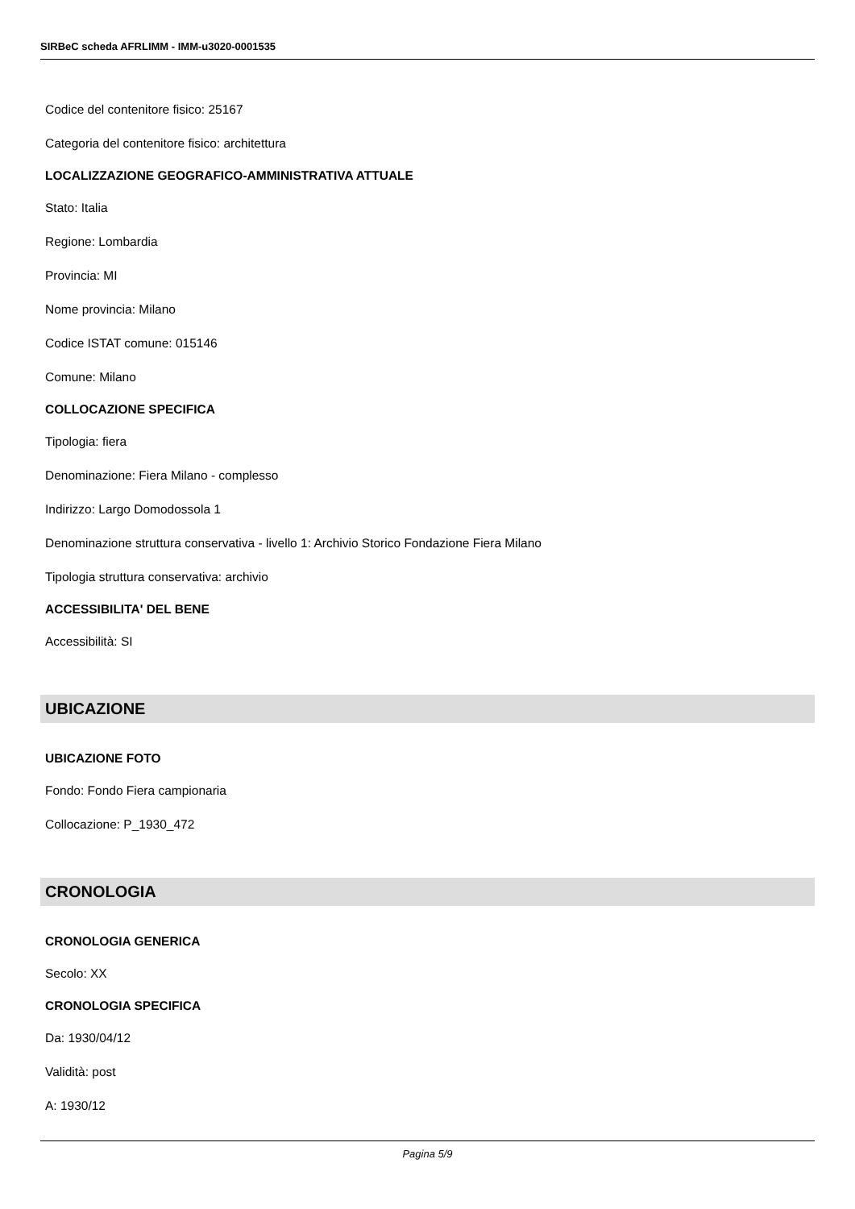SIRBeC scheda AFRLIMM - IMM-u3020-0001535
Codice del contenitore fisico: 25167
Categoria del contenitore fisico: architettura
LOCALIZZAZIONE GEOGRAFICO-AMMINISTRATIVA ATTUALE
Stato: Italia
Regione: Lombardia
Provincia: MI
Nome provincia: Milano
Codice ISTAT comune: 015146
Comune: Milano
COLLOCAZIONE SPECIFICA
Tipologia: fiera
Denominazione: Fiera Milano - complesso
Indirizzo: Largo Domodossola 1
Denominazione struttura conservativa - livello 1: Archivio Storico Fondazione Fiera Milano
Tipologia struttura conservativa: archivio
ACCESSIBILITA' DEL BENE
Accessibilità: SI
UBICAZIONE
UBICAZIONE FOTO
Fondo: Fondo Fiera campionaria
Collocazione: P_1930_472
CRONOLOGIA
CRONOLOGIA GENERICA
Secolo: XX
CRONOLOGIA SPECIFICA
Da: 1930/04/12
Validità: post
A: 1930/12
Pagina 5/9